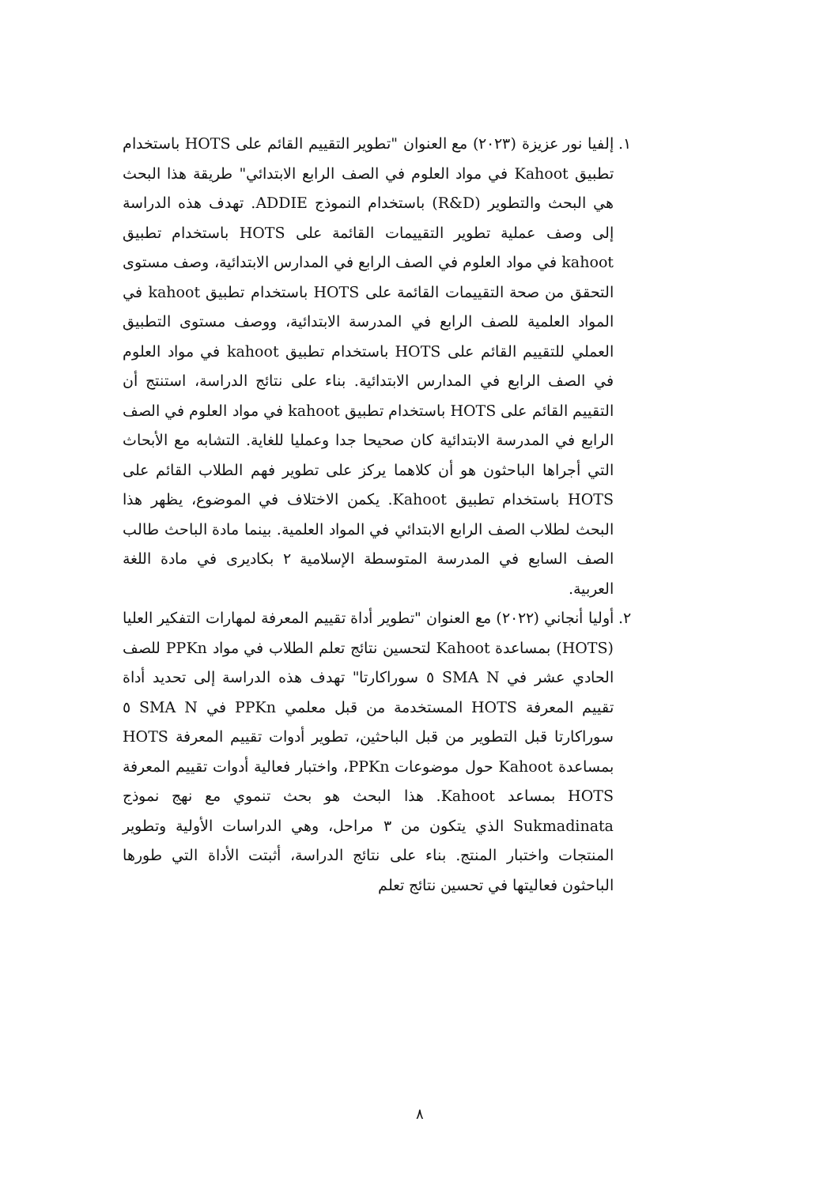١. إلفيا نور عزيزة (٢٠٢٣) مع العنوان "تطوير التقييم القائم على HOTS باستخدام تطبيق Kahoot في مواد العلوم في الصف الرابع الابتدائي" طريقة هذا البحث هي البحث والتطوير (R&D) باستخدام النموذج ADDIE. تهدف هذه الدراسة إلى وصف عملية تطوير التقييمات القائمة على HOTS باستخدام تطبيق kahoot في مواد العلوم في الصف الرابع في المدارس الابتدائية، وصف مستوى التحقق من صحة التقييمات القائمة على HOTS باستخدام تطبيق kahoot في المواد العلمية للصف الرابع في المدرسة الابتدائية، ووصف مستوى التطبيق العملي للتقييم القائم على HOTS باستخدام تطبيق kahoot في مواد العلوم في الصف الرابع في المدارس الابتدائية. بناء على نتائج الدراسة، استنتج أن التقييم القائم على HOTS باستخدام تطبيق kahoot في مواد العلوم في الصف الرابع في المدرسة الابتدائية كان صحيحا جدا وعمليا للغاية. التشابه مع الأبحاث التي أجراها الباحثون هو أن كلاهما يركز على تطوير فهم الطلاب القائم على HOTS باستخدام تطبيق Kahoot. يكمن الاختلاف في الموضوع، يظهر هذا البحث لطلاب الصف الرابع الابتدائي في المواد العلمية. بينما مادة الباحث طالب الصف السابع في المدرسة المتوسطة الإسلامية ٢ بكاديرى في مادة اللغة العربية.
٢. أوليا أنجاني (٢٠٢٢) مع العنوان "تطوير أداة تقييم المعرفة لمهارات التفكير العليا (HOTS) بمساعدة Kahoot لتحسين نتائج تعلم الطلاب في مواد PPKn للصف الحادي عشر في SMA N ٥ سوراكارتا" تهدف هذه الدراسة إلى تحديد أداة تقييم المعرفة HOTS المستخدمة من قبل معلمي PPKn في SMA N ٥ سوراكارتا قبل التطوير من قبل الباحثين، تطوير أدوات تقييم المعرفة HOTS بمساعدة Kahoot حول موضوعات PPKn، واختبار فعالية أدوات تقييم المعرفة HOTS بمساعد Kahoot. هذا البحث هو بحث تنموي مع نهج نموذج Sukmadinata الذي يتكون من ٣ مراحل، وهي الدراسات الأولية وتطوير المنتجات واختبار المنتج. بناء على نتائج الدراسة، أثبتت الأداة التي طورها الباحثون فعاليتها في تحسين نتائج تعلم
٨